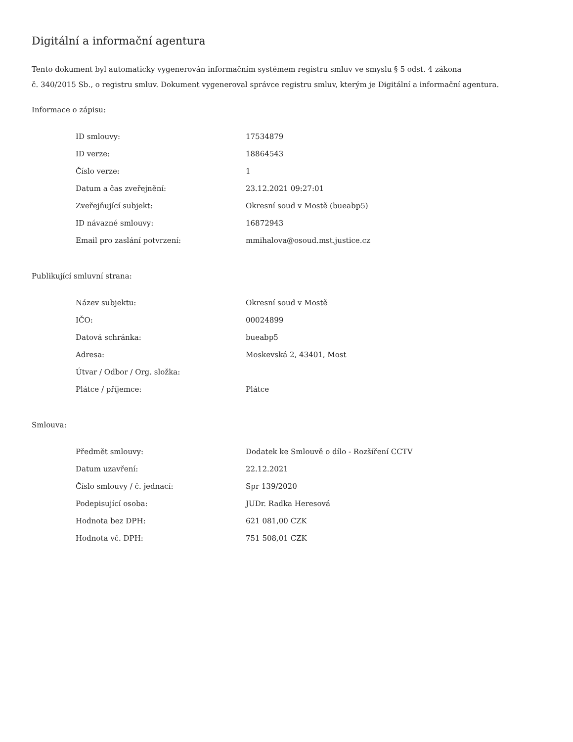Digitální a informační agentura
Tento dokument byl automaticky vygenerován informačním systémem registru smluv ve smyslu § 5 odst. 4 zákona
č. 340/2015 Sb., o registru smluv. Dokument vygeneroval správce registru smluv, kterým je Digitální a informační agentura.
Informace o zápisu:
| ID smlouvy: | 17534879 |
| ID verze: | 18864543 |
| Číslo verze: | 1 |
| Datum a čas zveřejnění: | 23.12.2021 09:27:01 |
| Zveřejňující subjekt: | Okresní soud v Mostě (bueabp5) |
| ID návazné smlouvy: | 16872943 |
| Email pro zaslání potvrzení: | mmihalova@osoud.mst.justice.cz |
Publikující smluvní strana:
| Název subjektu: | Okresní soud v Mostě |
| IČO: | 00024899 |
| Datová schránka: | bueabp5 |
| Adresa: | Moskevská 2, 43401, Most |
| Útvar / Odbor / Org. složka: | |
| Plátce / příjemce: | Plátce |
Smlouva:
| Předmět smlouvy: | Dodatek ke Smlouvě o dílo - Rozšíření CCTV |
| Datum uzavření: | 22.12.2021 |
| Číslo smlouvy / č. jednací: | Spr 139/2020 |
| Podepisující osoba: | JUDr. Radka Heresová |
| Hodnota bez DPH: | 621 081,00 CZK |
| Hodnota vč. DPH: | 751 508,01 CZK |